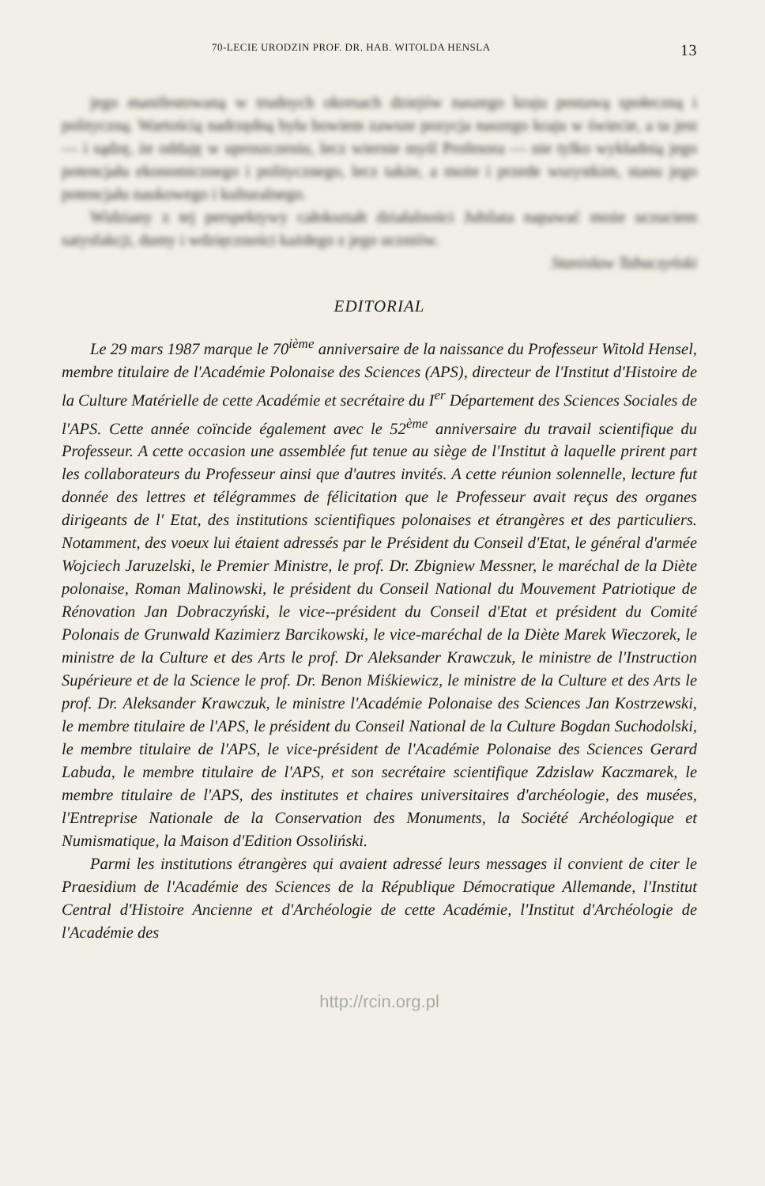70-LECIE URODZIN PROF. DR. HAB. WITOLDA HENSLA 13
jego manifestowaną w trudnych okresach dziejów naszego kraju postawą społeczną i polityczną. Wartością nadrzędną była bowiem zawsze pozycja naszego kraju w świecie, a ta jest — i sądzę, że oddaję w uproszczeniu, lecz wiernie myśl Profesora — nie tylko wykładnią jego potencjału ekonomicznego i politycznego, lecz także, a może i przede wszystkim, stanu jego potencjału naukowego i kulturalnego.
Widziany z tej perspektywy całokształt działalności Jubilata napawać może uczuciem satysfakcji, dumy i wdzięczności każdego z jego uczniów.
Stanisław Tabaczyński
EDITORIAL
Le 29 mars 1987 marque le 70<sup>ième</sup> anniversaire de la naissance du Professeur Witold Hensel, membre titulaire de l'Académie Polonaise des Sciences (APS), directeur de l'Institut d'Histoire de la Culture Matérielle de cette Académie et secrétaire du I<sup>er</sup> Département des Sciences Sociales de l'APS. Cette année coïncide également avec le 52<sup>ème</sup> anniversaire du travail scientifique du Professeur. A cette occasion une assemblée fut tenue au siège de l'Institut à laquelle prirent part les collaborateurs du Professeur ainsi que d'autres invités. A cette réunion solennelle, lecture fut donnée des lettres et télégrammes de félicitation que le Professeur avait reçus des organes dirigeants de l' Etat, des institutions scientifiques polonaises et étrangères et des particuliers. Notamment, des voeux lui étaient adressés par le Président du Conseil d'Etat, le général d'armée Wojciech Jaruzelski, le Premier Ministre, le prof. Dr. Zbigniew Messner, le maréchal de la Diète polonaise, Roman Malinowski, le président du Conseil National du Mouvement Patriotique de Rénovation Jan Dobraczyński, le vice--président du Conseil d'Etat et président du Comité Polonais de Grunwald Kazimierz Barcikowski, le vice-maréchal de la Diète Marek Wieczorek, le ministre de la Culture et des Arts le prof. Dr Aleksander Krawczuk, le ministre de l'Instruction Supérieure et de la Science le prof. Dr. Benon Miśkiewicz, le ministre de la Culture et des Arts le prof. Dr. Aleksander Krawczuk, le ministre l'Académie Polonaise des Sciences Jan Kostrzewski, le membre titulaire de l'APS, le président du Conseil National de la Culture Bogdan Suchodolski, le membre titulaire de l'APS, le vice-président de l'Académie Polonaise des Sciences Gerard Labuda, le membre titulaire de l'APS, et son secrétaire scientifique Zdzislaw Kaczmarek, le membre titulaire de l'APS, des institutes et chaires universitaires d'archéologie, des musées, l'Entreprise Nationale de la Conservation des Monuments, la Société Archéologique et Numismatique, la Maison d'Edition Ossoliński.
Parmi les institutions étrangères qui avaient adressé leurs messages il convient de citer le Praesidium de l'Académie des Sciences de la République Démocratique Allemande, l'Institut Central d'Histoire Ancienne et d'Archéologie de cette Académie, l'Institut d'Archéologie de l'Académie des
http://rcin.org.pl